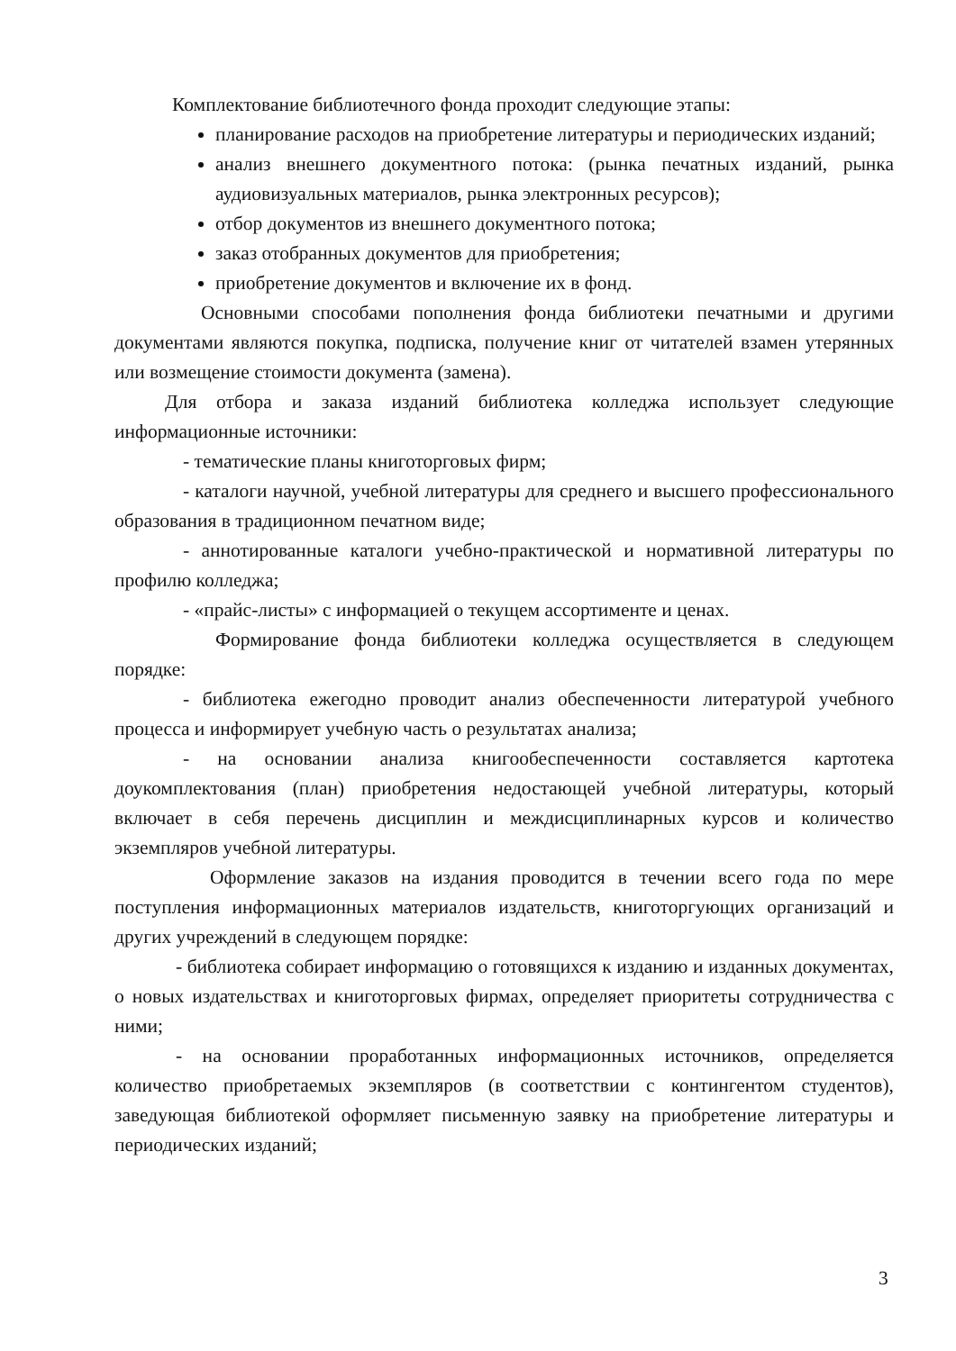Комплектование библиотечного фонда проходит следующие этапы:
планирование расходов на приобретение литературы и периодических изданий;
анализ внешнего документного потока: (рынка печатных изданий, рынка аудиовизуальных материалов, рынка электронных ресурсов);
отбор документов из внешнего документного потока;
заказ отобранных документов для приобретения;
приобретение документов и включение их в фонд.
Основными способами пополнения фонда библиотеки печатными и другими документами являются покупка, подписка, получение книг от читателей взамен утерянных или возмещение стоимости документа (замена).
Для отбора и заказа изданий библиотека колледжа использует следующие информационные источники:
- тематические планы книготорговых фирм;
- каталоги научной, учебной литературы для среднего и высшего профессионального образования в традиционном печатном виде;
- аннотированные каталоги учебно-практической и нормативной литературы по профилю колледжа;
- «прайс-листы» с информацией о текущем ассортименте и ценах.
Формирование фонда библиотеки колледжа осуществляется в следующем порядке:
- библиотека ежегодно проводит анализ обеспеченности литературой учебного процесса и информирует учебную часть о результатах анализа;
- на основании анализа книгообеспеченности составляется картотека доукомплектования (план) приобретения недостающей учебной литературы, который включает в себя перечень дисциплин и междисциплинарных курсов и количество экземпляров учебной литературы.
Оформление заказов на издания проводится в течении всего года по мере поступления информационных материалов издательств, книготоргующих организаций и других учреждений в следующем порядке:
- библиотека собирает информацию о готовящихся к изданию и изданных документах, о новых издательствах и книготорговых фирмах, определяет приоритеты сотрудничества с ними;
- на основании проработанных информационных источников, определяется количество приобретаемых экземпляров (в соответствии с контингентом студентов), заведующая библиотекой оформляет письменную заявку на приобретение литературы и периодических изданий;
3